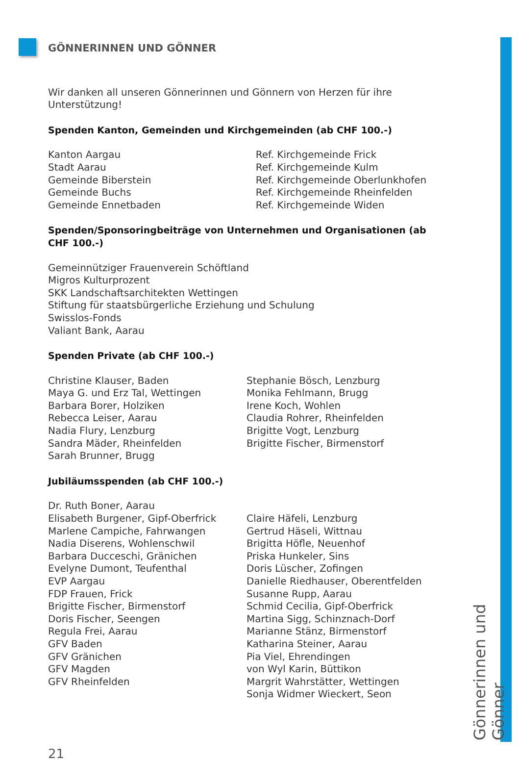Gönnerinnen und Gönner
GÖNNERINNEN UND GÖNNER
Wir danken all unseren Gönnerinnen und Gönnern von Herzen für ihre Unterstützung!
Spenden Kanton, Gemeinden und Kirchgemeinden (ab CHF 100.-)
Kanton Aargau
Stadt Aarau
Gemeinde Biberstein
Gemeinde Buchs
Gemeinde Ennetbaden
Ref. Kirchgemeinde Frick
Ref. Kirchgemeinde Kulm
Ref. Kirchgemeinde Oberlunkhofen
Ref. Kirchgemeinde Rheinfelden
Ref. Kirchgemeinde Widen
Spenden/Sponsoringbeiträge von Unternehmen und Organisationen (ab CHF 100.-)
Gemeinnütziger Frauenverein Schöftland
Migros Kulturprozent
SKK Landschaftsarchitekten Wettingen
Stiftung für staatsbürgerliche Erziehung und Schulung
Swisslos-Fonds
Valiant Bank, Aarau
Spenden Private (ab CHF 100.-)
Christine Klauser, Baden
Maya G. und Erz Tal, Wettingen
Barbara Borer, Holziken
Rebecca Leiser, Aarau
Nadia Flury, Lenzburg
Sandra Mäder, Rheinfelden
Sarah Brunner, Brugg
Stephanie Bösch, Lenzburg
Monika Fehlmann, Brugg
Irene Koch, Wohlen
Claudia Rohrer, Rheinfelden
Brigitte Vogt, Lenzburg
Brigitte Fischer, Birmenstorf
Jubiläumsspenden (ab CHF 100.-)
Dr. Ruth Boner, Aarau
Elisabeth Burgener, Gipf-Oberfrick
Marlene Campiche, Fahrwangen
Nadia Diserens, Wohlenschwil
Barbara Ducceschi, Gränichen
Evelyne Dumont, Teufenthal
EVP Aargau
FDP Frauen, Frick
Brigitte Fischer, Birmenstorf
Doris Fischer, Seengen
Regula Frei, Aarau
GFV Baden
GFV Gränichen
GFV Magden
GFV Rheinfelden
Claire Häfeli, Lenzburg
Gertrud Häseli, Wittnau
Brigitta Höfle, Neuenhof
Priska Hunkeler, Sins
Doris Lüscher, Zofingen
Danielle Riedhauser, Oberentfelden
Susanne Rupp, Aarau
Schmid Cecilia, Gipf-Oberfrick
Martina Sigg, Schinznach-Dorf
Marianne Stänz, Birmenstorf
Katharina Steiner, Aarau
Pia Viel, Ehrendingen
von Wyl Karin, Büttikon
Margrit Wahrstätter, Wettingen
Sonja Widmer Wieckert, Seon
21